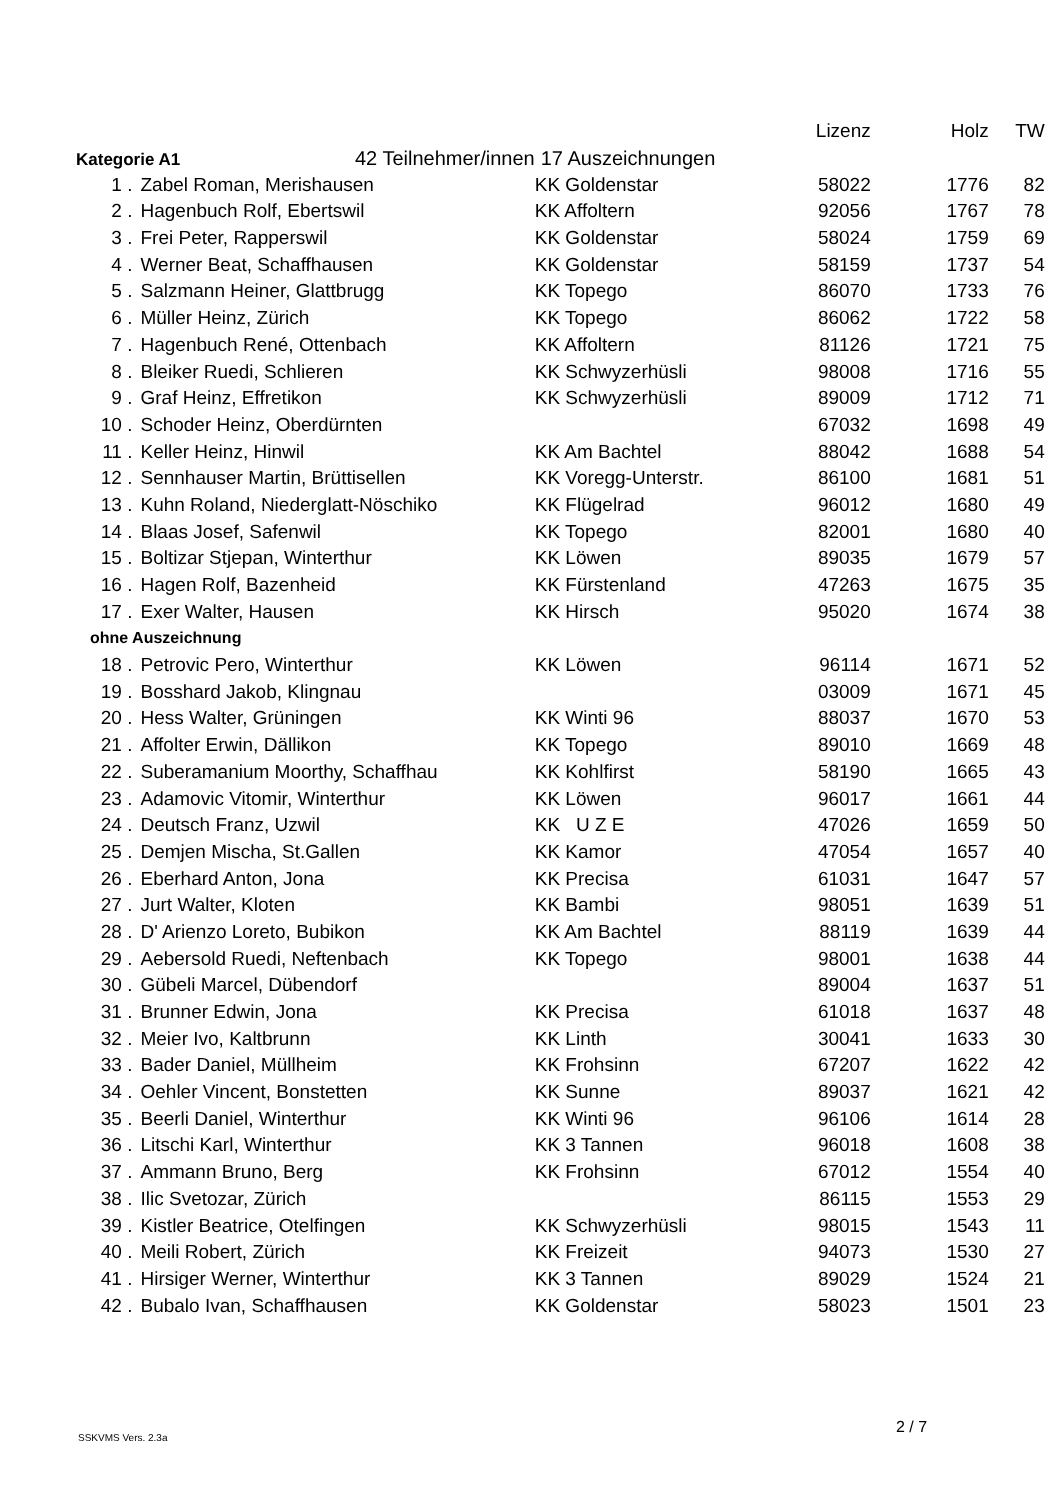| | | | Lizenz | Holz | TW |
| --- | --- | --- | --- | --- | --- |
| Kategorie A1 42 Teilnehmer/innen | | 17 Auszeichnungen | | | |
| 1 . | Zabel Roman, Merishausen | KK Goldenstar | 58022 | 1776 | 82 |
| 2 . | Hagenbuch Rolf, Ebertswil | KK Affoltern | 92056 | 1767 | 78 |
| 3 . | Frei Peter, Rapperswil | KK Goldenstar | 58024 | 1759 | 69 |
| 4 . | Werner Beat, Schaffhausen | KK Goldenstar | 58159 | 1737 | 54 |
| 5 . | Salzmann Heiner, Glattbrugg | KK Topego | 86070 | 1733 | 76 |
| 6 . | Müller Heinz, Zürich | KK Topego | 86062 | 1722 | 58 |
| 7 . | Hagenbuch René, Ottenbach | KK Affoltern | 81126 | 1721 | 75 |
| 8 . | Bleiker Ruedi, Schlieren | KK Schwyzerhüsli | 98008 | 1716 | 55 |
| 9 . | Graf Heinz, Effretikon | KK Schwyzerhüsli | 89009 | 1712 | 71 |
| 10 . | Schoder Heinz, Oberdürnten | | 67032 | 1698 | 49 |
| 11 . | Keller Heinz, Hinwil | KK Am Bachtel | 88042 | 1688 | 54 |
| 12 . | Sennhauser Martin, Brüttisellen | KK Voregg-Unterstr. | 86100 | 1681 | 51 |
| 13 . | Kuhn Roland, Niederglatt-Nöschiko | KK Flügelrad | 96012 | 1680 | 49 |
| 14 . | Blaas Josef, Safenwil | KK Topego | 82001 | 1680 | 40 |
| 15 . | Boltizar Stjepan, Winterthur | KK Löwen | 89035 | 1679 | 57 |
| 16 . | Hagen Rolf, Bazenheid | KK Fürstenland | 47263 | 1675 | 35 |
| 17 . | Exer Walter, Hausen | KK Hirsch | 95020 | 1674 | 38 |
| ohne Auszeichnung | | | | | |
| 18 . | Petrovic Pero, Winterthur | KK Löwen | 96114 | 1671 | 52 |
| 19 . | Bosshard Jakob, Klingnau | | 03009 | 1671 | 45 |
| 20 . | Hess Walter, Grüningen | KK Winti 96 | 88037 | 1670 | 53 |
| 21 . | Affolter Erwin, Dällikon | KK Topego | 89010 | 1669 | 48 |
| 22 . | Suberamanium Moorthy, Schaffhau | KK Kohlfirst | 58190 | 1665 | 43 |
| 23 . | Adamovic Vitomir, Winterthur | KK Löwen | 96017 | 1661 | 44 |
| 24 . | Deutsch Franz, Uzwil | KK U Z E | 47026 | 1659 | 50 |
| 25 . | Demjen Mischa, St.Gallen | KK Kamor | 47054 | 1657 | 40 |
| 26 . | Eberhard Anton, Jona | KK Precisa | 61031 | 1647 | 57 |
| 27 . | Jurt Walter, Kloten | KK Bambi | 98051 | 1639 | 51 |
| 28 . | D' Arienzo Loreto, Bubikon | KK Am Bachtel | 88119 | 1639 | 44 |
| 29 . | Aebersold Ruedi, Neftenbach | KK Topego | 98001 | 1638 | 44 |
| 30 . | Gübeli Marcel, Dübendorf | | 89004 | 1637 | 51 |
| 31 . | Brunner Edwin, Jona | KK Precisa | 61018 | 1637 | 48 |
| 32 . | Meier Ivo, Kaltbrunn | KK Linth | 30041 | 1633 | 30 |
| 33 . | Bader Daniel, Müllheim | KK Frohsinn | 67207 | 1622 | 42 |
| 34 . | Oehler Vincent, Bonstetten | KK Sunne | 89037 | 1621 | 42 |
| 35 . | Beerli Daniel, Winterthur | KK Winti 96 | 96106 | 1614 | 28 |
| 36 . | Litschi Karl, Winterthur | KK 3 Tannen | 96018 | 1608 | 38 |
| 37 . | Ammann Bruno, Berg | KK Frohsinn | 67012 | 1554 | 40 |
| 38 . | Ilic Svetozar, Zürich | | 86115 | 1553 | 29 |
| 39 . | Kistler Beatrice, Otelfingen | KK Schwyzerhüsli | 98015 | 1543 | 11 |
| 40 . | Meili Robert, Zürich | KK Freizeit | 94073 | 1530 | 27 |
| 41 . | Hirsiger Werner, Winterthur | KK 3 Tannen | 89029 | 1524 | 21 |
| 42 . | Bubalo Ivan, Schaffhausen | KK Goldenstar | 58023 | 1501 | 23 |
SSKVMS Vers. 2.3a
2 / 7